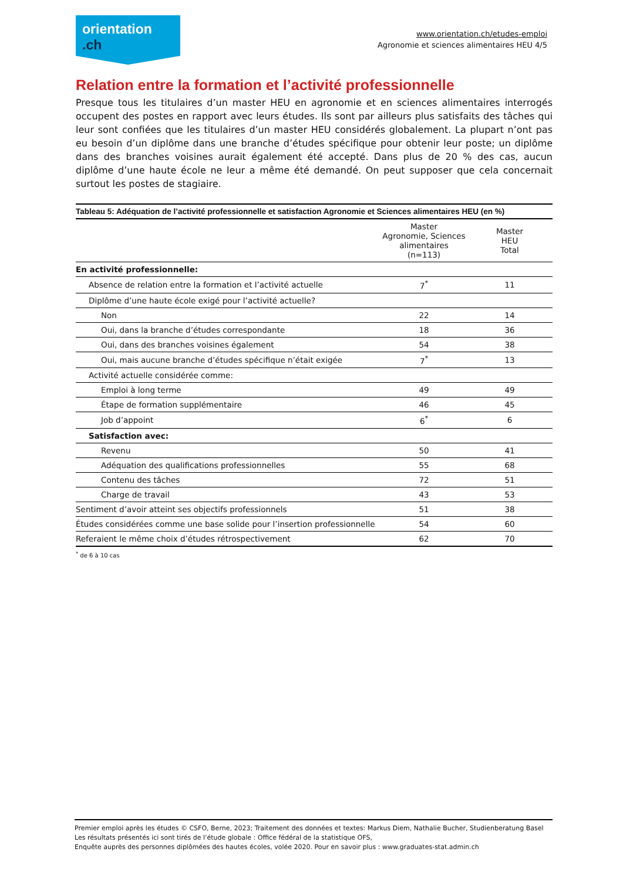orientation
.ch
www.orientation.ch/etudes-emploi
Agronomie et sciences alimentaires HEU 4/5
Relation entre la formation et l’activité professionnelle
Presque tous les titulaires d’un master HEU en agronomie et en sciences alimentaires interrogés occupent des postes en rapport avec leurs études. Ils sont par ailleurs plus satisfaits des tâches qui leur sont confiées que les titulaires d’un master HEU considérés globalement. La plupart n’ont pas eu besoin d’un diplôme dans une branche d’études spécifique pour obtenir leur poste; un diplôme dans des branches voisines aurait également été accepté. Dans plus de 20 % des cas, aucun diplôme d’une haute école ne leur a même été demandé. On peut supposer que cela concernait surtout les postes de stagiaire.
| Tableau 5: Adéquation de l’activité professionnelle et satisfaction Agronomie et Sciences alimentaires HEU (en %) | | |
| --- | --- | --- |
| | Master Agronomie, Sciences alimentaires (n=113) | Master HEU Total |
| En activité professionnelle: | | |
| Absence de relation entre la formation et l’activité actuelle | 7<sup>*</sup> | 11 |
| Diplôme d’une haute école exigé pour l’activité actuelle? | | |
| Non | 22 | 14 |
| Oui, dans la branche d’études correspondante | 18 | 36 |
| Oui, dans des branches voisines également | 54 | 38 |
| Oui, mais aucune branche d’études spécifique n’était exigée | 7<sup>*</sup> | 13 |
| Activité actuelle considérée comme: | | |
| Emploi à long terme | 49 | 49 |
| Étape de formation supplémentaire | 46 | 45 |
| Job d’appoint | 6<sup>*</sup> | 6 |
| Satisfaction avec: | | |
| Revenu | 50 | 41 |
| Adéquation des qualifications professionnelles | 55 | 68 |
| Contenu des tâches | 72 | 51 |
| Charge de travail | 43 | 53 |
| Sentiment d’avoir atteint ses objectifs professionnels | 51 | 38 |
| Études considérées comme une base solide pour l’insertion professionnelle | 54 | 60 |
| Referaient le même choix d’études rétrospectivement | 62 | 70 |
<sup>*</sup> de 6 à 10 cas
Premier emploi après les études © CSFO, Berne, 2023; Traitement des données et textes: Markus Diem, Nathalie Bucher, Studienberatung Basel
Les résultats présentés ici sont tirés de l’étude globale : Office fédéral de la statistique OFS,
Enquête auprès des personnes diplômées des hautes écoles, volée 2020. Pour en savoir plus : www.graduates-stat.admin.ch